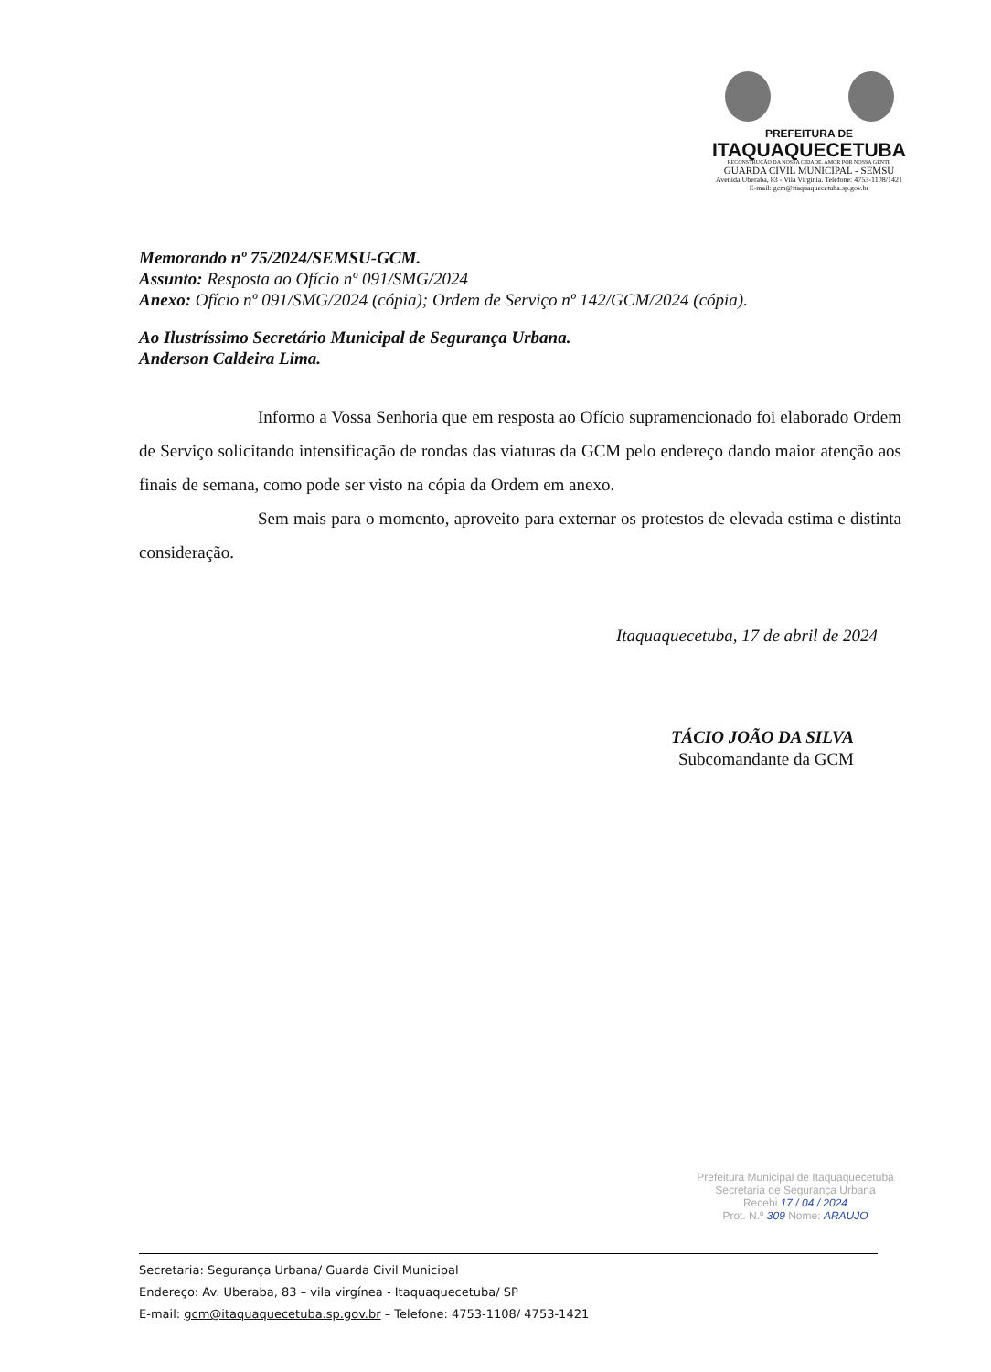PREFEITURA DE
ITAQUAQUECETUBA
RECONSTRUÇÃO DA NOSSA CIDADE. AMOR POR NOSSA GENTE
GUARDA CIVIL MUNICIPAL - SEMSU
Avenida Uberaba, 83 - Vila Virginia. Telefone: 4753-1108/1421
E-mail: gcm@itaquaquecetuba.sp.gov.br
Memorando nº 75/2024/SEMSU-GCM.
Assunto: Resposta ao Ofício nº 091/SMG/2024
Anexo: Ofício nº 091/SMG/2024 (cópia); Ordem de Serviço nº 142/GCM/2024 (cópia).
Ao Ilustríssimo Secretário Municipal de Segurança Urbana.
Anderson Caldeira Lima.
Informo a Vossa Senhoria que em resposta ao Ofício supramencionado foi elaborado Ordem de Serviço solicitando intensificação de rondas das viaturas da GCM pelo endereço dando maior atenção aos finais de semana, como pode ser visto na cópia da Ordem em anexo.
Sem mais para o momento, aproveito para externar os protestos de elevada estima e distinta consideração.
Itaquaquecetuba, 17 de abril de 2024
TÁCIO JOÃO DA SILVA
Subcomandante da GCM
Prefeitura Municipal de Itaquaquecetuba
Secretaria de Segurança Urbana
Recebi 17 / 04 / 2024
Prot. N.º 309 Nome: ARAUJO
Secretaria: Segurança Urbana/ Guarda Civil Municipal
Endereço: Av. Uberaba, 83 – vila virgínea - Itaquaquecetuba/ SP
E-mail: gcm@itaquaquecetuba.sp.gov.br – Telefone: 4753-1108/ 4753-1421